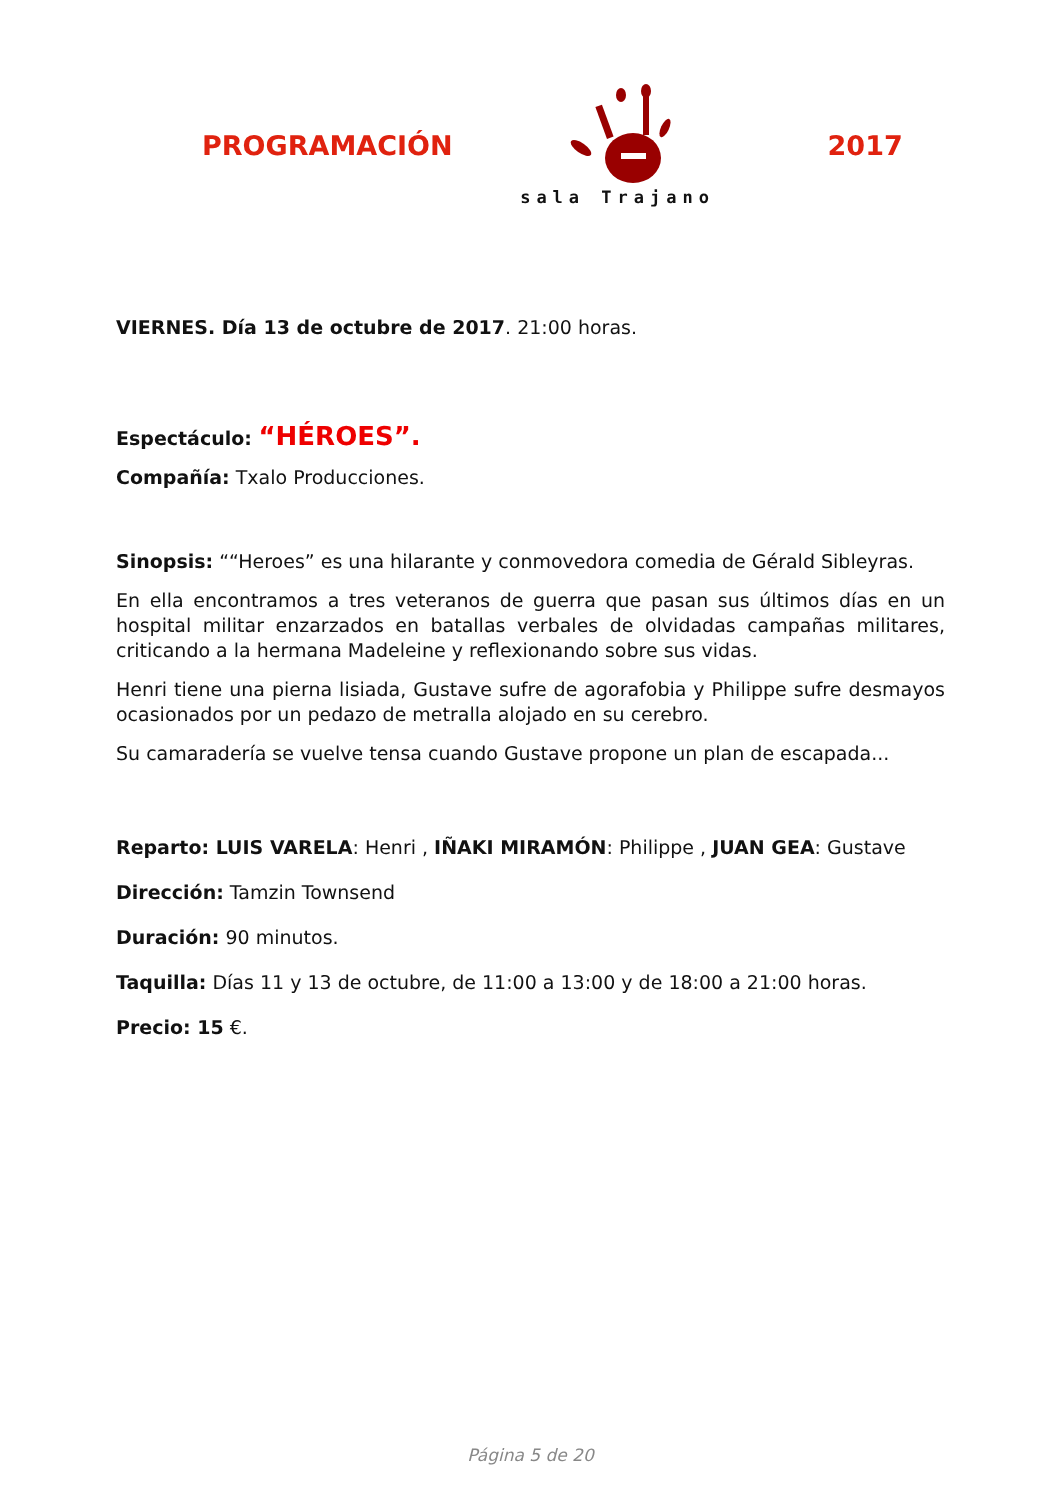PROGRAMACIÓN
sala Trajano
2017
VIERNES. Día 13 de octubre de 2017. 21:00 horas.
Espectáculo: “HÉROES”.
Compañía: Txalo Producciones.
Sinopsis: ““Heroes” es una hilarante y conmovedora comedia de Gérald Sibleyras.
En ella encontramos a tres veteranos de guerra que pasan sus últimos días en un hospital militar enzarzados en batallas verbales de olvidadas campañas militares, criticando a la hermana Madeleine y reflexionando sobre sus vidas.
Henri tiene una pierna lisiada, Gustave sufre de agorafobia y Philippe sufre desmayos ocasionados por un pedazo de metralla alojado en su cerebro.
Su camaradería se vuelve tensa cuando Gustave propone un plan de escapada...
Reparto: LUIS VARELA: Henri , IÑAKI MIRAMÓN: Philippe , JUAN GEA: Gustave
Dirección: Tamzin Townsend
Duración: 90 minutos.
Taquilla: Días 11 y 13 de octubre, de 11:00 a 13:00 y de 18:00 a 21:00 horas.
Precio: 15 €.
Página 5 de 20